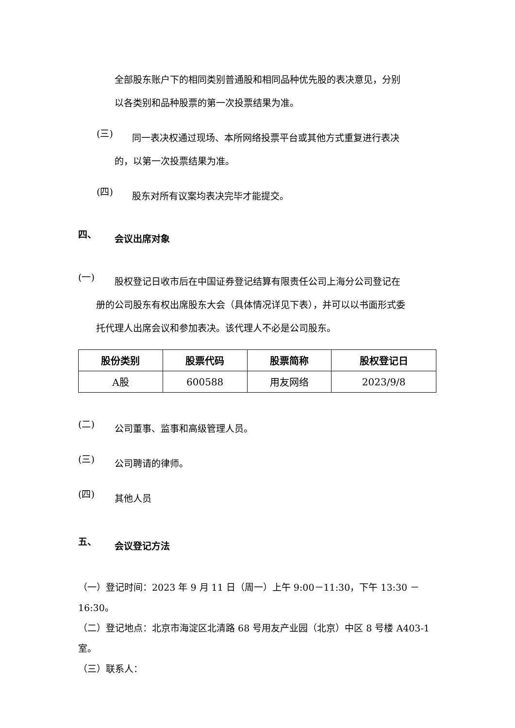全部股东账户下的相同类别普通股和相同品种优先股的表决意见，分别
以各类别和品种股票的第一次投票结果为准。
(三)
同一表决权通过现场、本所网络投票平台或其他方式重复进行表决
的，以第一次投票结果为准。
(四)
股东对所有议案均表决完毕才能提交。
四、
会议出席对象
(一)
股权登记日收市后在中国证券登记结算有限责任公司上海分公司登记在
册的公司股东有权出席股东大会（具体情况详见下表），并可以以书面形式委
托代理人出席会议和参加表决。该代理人不必是公司股东。
| 股份类别 | 股票代码 | 股票简称 | 股权登记日 |
| --- | --- | --- | --- |
| A股 | 600588 | 用友网络 | 2023/9/8 |
(二)
公司董事、监事和高级管理人员。
(三)
公司聘请的律师。
(四)
其他人员
五、
会议登记方法
（一）登记时间：2023 年 9 月 11 日（周一）上午 9:00－11:30，下午 13:30 －16:30。
（二）登记地点：北京市海淀区北清路 68 号用友产业园（北京）中区 8 号楼 A403-1 室。
（三）联系人：